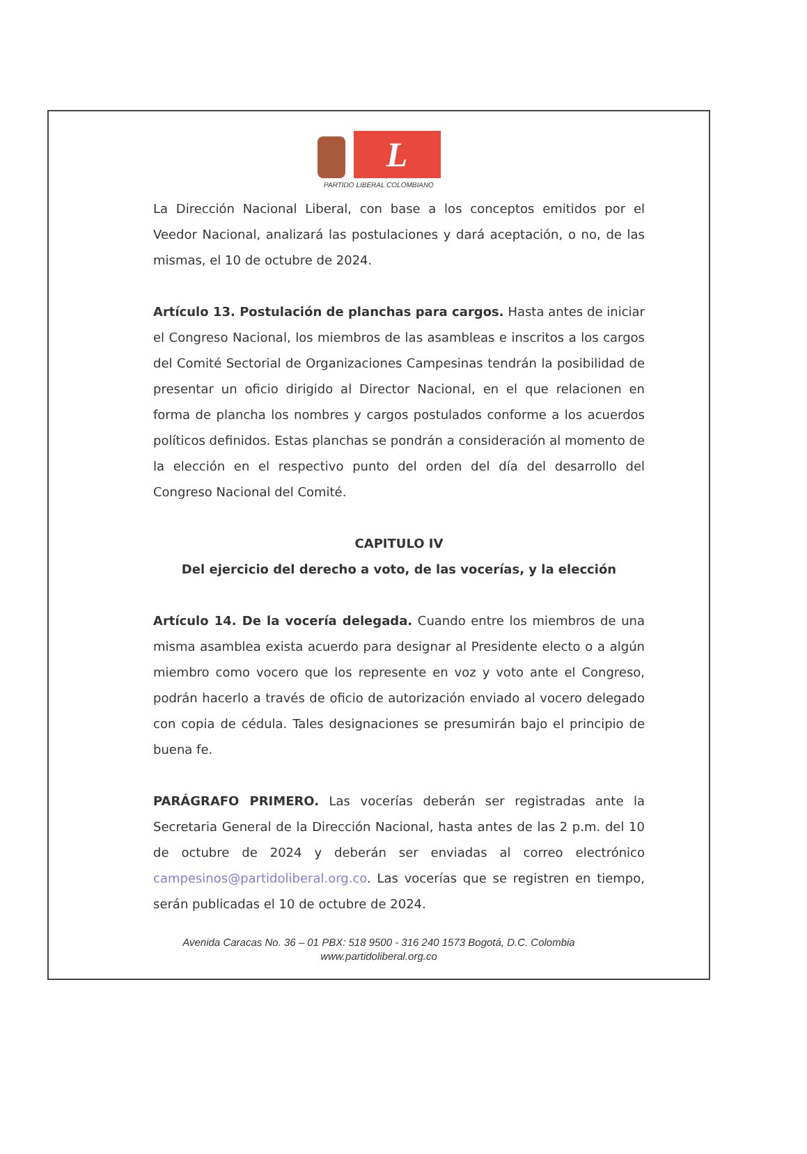L
PARTIDO LIBERAL COLOMBIANO
La Dirección Nacional Liberal, con base a los conceptos emitidos por el Veedor Nacional, analizará las postulaciones y dará aceptación, o no, de las mismas, el 10 de octubre de 2024.
Artículo 13. Postulación de planchas para cargos. Hasta antes de iniciar el Congreso Nacional, los miembros de las asambleas e inscritos a los cargos del Comité Sectorial de Organizaciones Campesinas tendrán la posibilidad de presentar un oficio dirigido al Director Nacional, en el que relacionen en forma de plancha los nombres y cargos postulados conforme a los acuerdos políticos definidos. Estas planchas se pondrán a consideración al momento de la elección en el respectivo punto del orden del día del desarrollo del Congreso Nacional del Comité.
CAPITULO IV
Del ejercicio del derecho a voto, de las vocerías, y la elección
Artículo 14. De la vocería delegada. Cuando entre los miembros de una misma asamblea exista acuerdo para designar al Presidente electo o a algún miembro como vocero que los represente en voz y voto ante el Congreso, podrán hacerlo a través de oficio de autorización enviado al vocero delegado con copia de cédula. Tales designaciones se presumirán bajo el principio de buena fe.
PARÁGRAFO PRIMERO. Las vocerías deberán ser registradas ante la Secretaria General de la Dirección Nacional, hasta antes de las 2 p.m. del 10 de octubre de 2024 y deberán ser enviadas al correo electrónico campesinos@partidoliberal.org.co. Las vocerías que se registren en tiempo, serán publicadas el 10 de octubre de 2024.
Avenida Caracas No. 36 – 01 PBX: 518 9500 - 316 240 1573 Bogotá, D.C. Colombia
www.partidoliberal.org.co